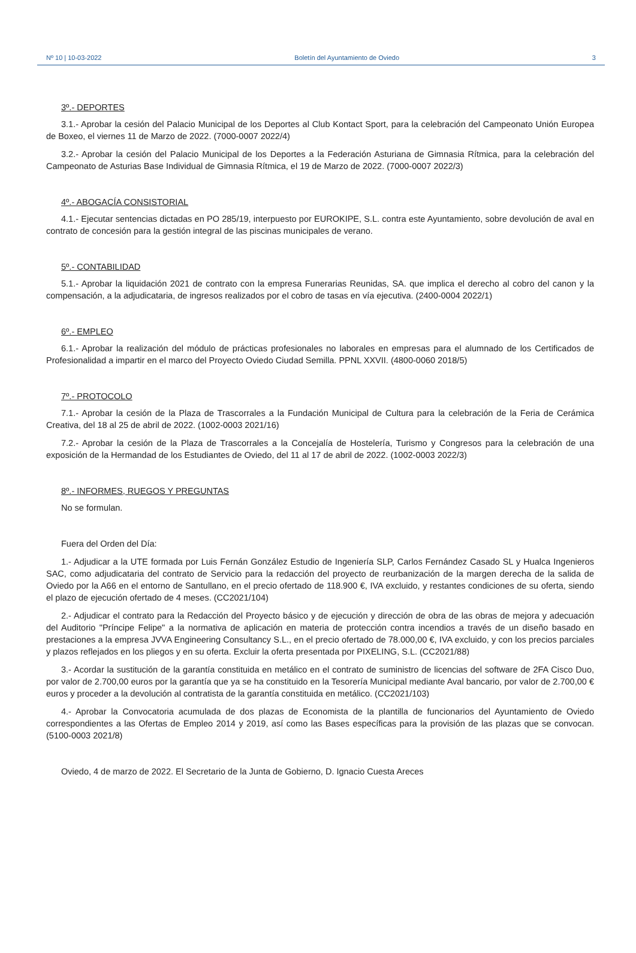Nº 10 | 10-03-2022 Boletín del Ayuntamiento de Oviedo 3
3º.- DEPORTES
3.1.- Aprobar la cesión del Palacio Municipal de los Deportes al Club Kontact Sport, para la celebración del Campeonato Unión Europea de Boxeo, el viernes 11 de Marzo de 2022. (7000-0007 2022/4)
3.2.- Aprobar la cesión del Palacio Municipal de los Deportes a la Federación Asturiana de Gimnasia Rítmica, para la celebración del Campeonato de Asturias Base Individual de Gimnasia Rítmica, el 19 de Marzo de 2022. (7000-0007 2022/3)
4º.- ABOGACÍA CONSISTORIAL
4.1.- Ejecutar sentencias dictadas en PO 285/19, interpuesto por EUROKIPE, S.L. contra este Ayuntamiento, sobre devolución de aval en contrato de concesión para la gestión integral de las piscinas municipales de verano.
5º.- CONTABILIDAD
5.1.- Aprobar la liquidación 2021 de contrato con la empresa Funerarias Reunidas, SA. que implica el derecho al cobro del canon y la compensación, a la adjudicataria, de ingresos realizados por el cobro de tasas en vía ejecutiva. (2400-0004 2022/1)
6º.- EMPLEO
6.1.- Aprobar la realización del módulo de prácticas profesionales no laborales en empresas para el alumnado de los Certificados de Profesionalidad a impartir en el marco del Proyecto Oviedo Ciudad Semilla. PPNL XXVII. (4800-0060 2018/5)
7º.- PROTOCOLO
7.1.- Aprobar la cesión de la Plaza de Trascorrales a la Fundación Municipal de Cultura para la celebración de la Feria de Cerámica Creativa, del 18 al 25 de abril de 2022. (1002-0003 2021/16)
7.2.- Aprobar la cesión de la Plaza de Trascorrales a la Concejalía de Hostelería, Turismo y Congresos para la celebración de una exposición de la Hermandad de los Estudiantes de Oviedo, del 11 al 17 de abril de 2022. (1002-0003 2022/3)
8º.- INFORMES, RUEGOS Y PREGUNTAS
No se formulan.
Fuera del Orden del Día:
1.- Adjudicar a la UTE formada por Luis Fernán González Estudio de Ingeniería SLP, Carlos Fernández Casado SL y Hualca Ingenieros SAC, como adjudicataria del contrato de Servicio para la redacción del proyecto de reurbanización de la margen derecha de la salida de Oviedo por la A66 en el entorno de Santullano, en el precio ofertado de 118.900 €, IVA excluido, y restantes condiciones de su oferta, siendo el plazo de ejecución ofertado de 4 meses. (CC2021/104)
2.- Adjudicar el contrato para la Redacción del Proyecto básico y de ejecución y dirección de obra de las obras de mejora y adecuación del Auditorio "Príncipe Felipe" a la normativa de aplicación en materia de protección contra incendios a través de un diseño basado en prestaciones a la empresa JVVA Engineering Consultancy S.L., en el precio ofertado de 78.000,00 €, IVA excluido, y con los precios parciales y plazos reflejados en los pliegos y en su oferta. Excluir la oferta presentada por PIXELING, S.L. (CC2021/88)
3.- Acordar la sustitución de la garantía constituida en metálico en el contrato de suministro de licencias del software de 2FA Cisco Duo, por valor de 2.700,00 euros por la garantía que ya se ha constituido en la Tesorería Municipal mediante Aval bancario, por valor de 2.700,00 € euros y proceder a la devolución al contratista de la garantía constituida en metálico. (CC2021/103)
4.- Aprobar la Convocatoria acumulada de dos plazas de Economista de la plantilla de funcionarios del Ayuntamiento de Oviedo correspondientes a las Ofertas de Empleo 2014 y 2019, así como las Bases específicas para la provisión de las plazas que se convocan. (5100-0003 2021/8)
Oviedo, 4 de marzo de 2022. El Secretario de la Junta de Gobierno, D. Ignacio Cuesta Areces